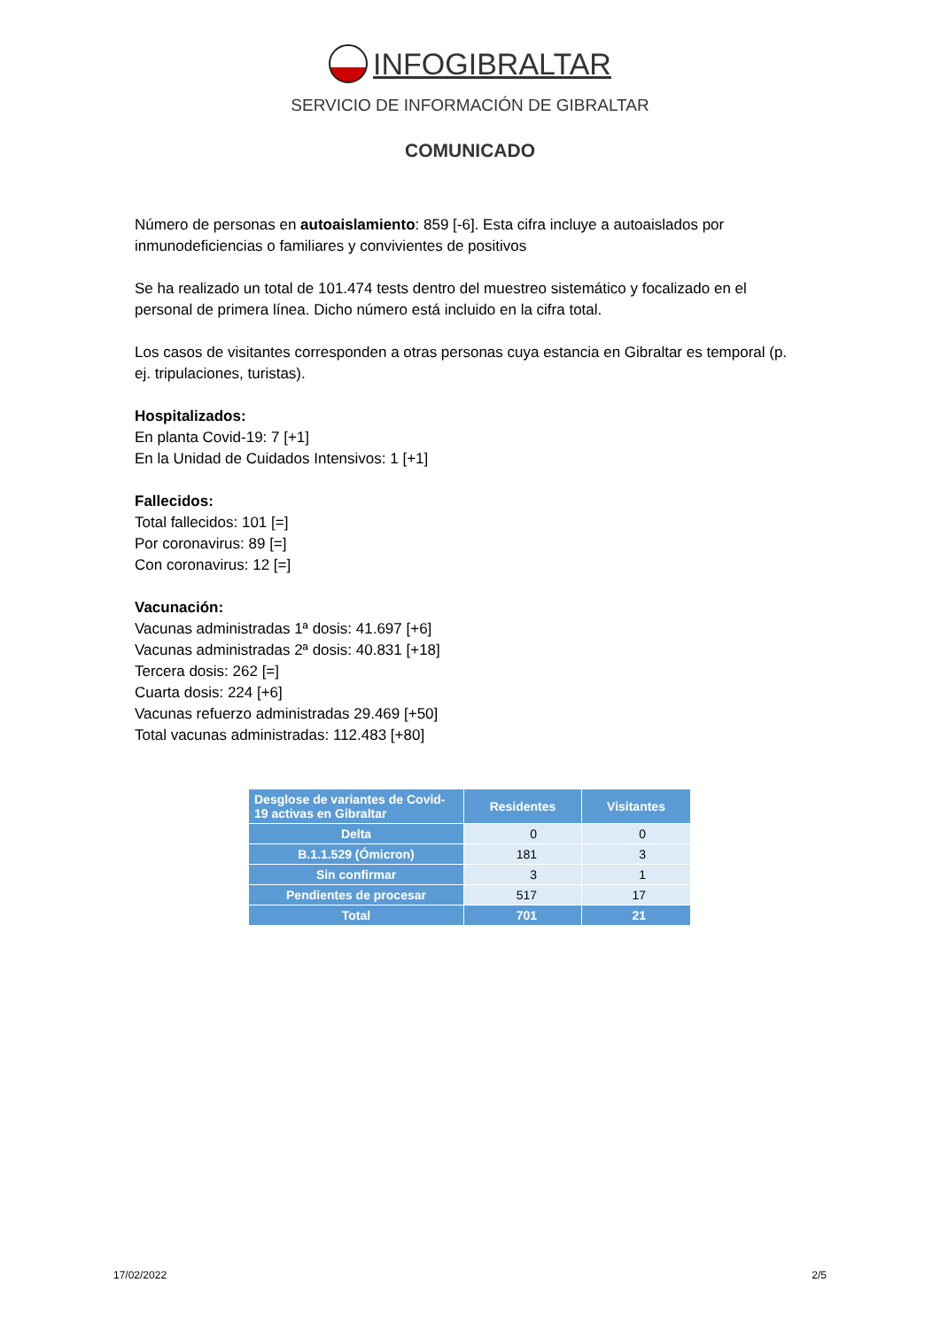INFOGIBRALTAR
SERVICIO DE INFORMACIÓN DE GIBRALTAR
COMUNICADO
Número de personas en autoaislamiento: 859 [-6]. Esta cifra incluye a autoaislados por inmunodeficiencias o familiares y convivientes de positivos
Se ha realizado un total de 101.474 tests dentro del muestreo sistemático y focalizado en el personal de primera línea. Dicho número está incluido en la cifra total.
Los casos de visitantes corresponden a otras personas cuya estancia en Gibraltar es temporal (p. ej. tripulaciones, turistas).
Hospitalizados:
En planta Covid-19: 7 [+1]
En la Unidad de Cuidados Intensivos: 1 [+1]
Fallecidos:
Total fallecidos: 101 [=]
Por coronavirus: 89 [=]
Con coronavirus: 12 [=]
Vacunación:
Vacunas administradas 1ª dosis: 41.697 [+6]
Vacunas administradas 2ª dosis: 40.831 [+18]
Tercera dosis: 262 [=]
Cuarta dosis: 224 [+6]
Vacunas refuerzo administradas 29.469 [+50]
Total vacunas administradas: 112.483 [+80]
| Desglose de variantes de Covid-19 activas en Gibraltar | Residentes | Visitantes |
| --- | --- | --- |
| Delta | 0 | 0 |
| B.1.1.529 (Ómicron) | 181 | 3 |
| Sin confirmar | 3 | 1 |
| Pendientes de procesar | 517 | 17 |
| Total | 701 | 21 |
17/02/2022 2/5